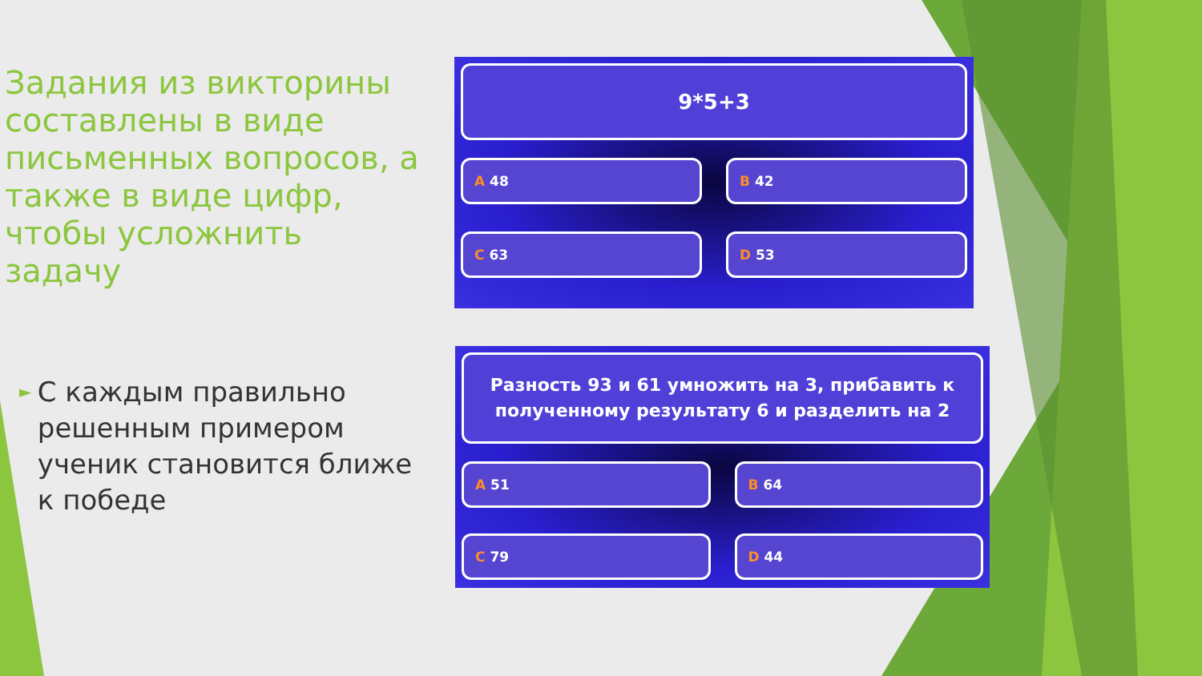Задания из викторины составлены в виде письменных вопросов, а также в виде цифр, чтобы усложнить задачу
►
С каждым правильно решенным примером ученик становится ближе к победе
9*5+3
A 48
B 42
C 63
D 53
Разность 93 и 61 умножить на 3, прибавить к полученному результату 6 и разделить на 2
A 51
B 64
C 79
D 44